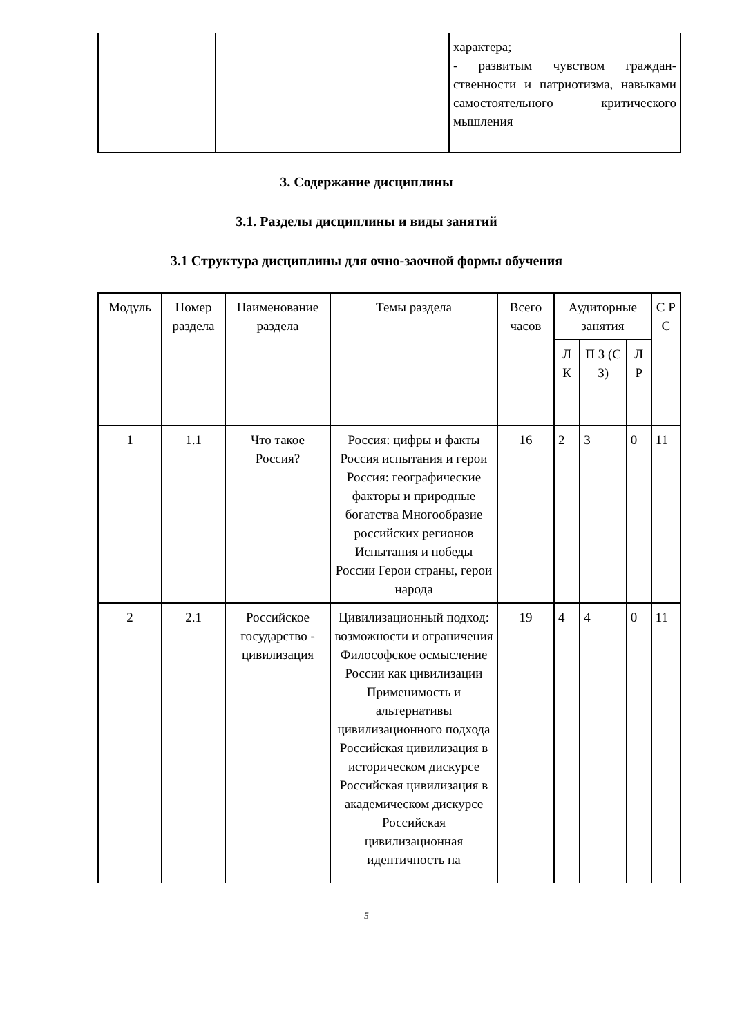| | | характера; - развитым чувством граждан-ственности и патриотизма, навыками самостоятельного критического мышления |
3. Содержание дисциплины
3.1. Разделы дисциплины и виды занятий
3.1 Структура дисциплины для очно-заочной формы обучения
| Модуль | Номер раздела | Наименование раздела | Темы раздела | Всего часов | Аудиторные занятия | | | С Р С |
| --- | --- | --- | --- | --- | --- | --- | --- | --- |
| | | | | | Л К | П З (С З) | Л Р | |
| 1 | 1.1 | Что такое Россия? | Россия: цифры и факты Россия испытания и герои Россия: географические факторы и природные богатства Многообразие российских регионов Испытания и победы России Герои страны, герои народа | 16 | 2 | 3 | 0 | 11 |
| 2 | 2.1 | Российское государство - цивилизация | Цивилизационный подход: возможности и ограничения Философское осмысление России как цивилизации Применимость и альтернативы цивилизационного подхода Российская цивилизация в историческом дискурсе Российская цивилизация в академическом дискурсе Российская цивилизационная идентичность на | 19 | 4 | 4 | 0 | 11 |
5